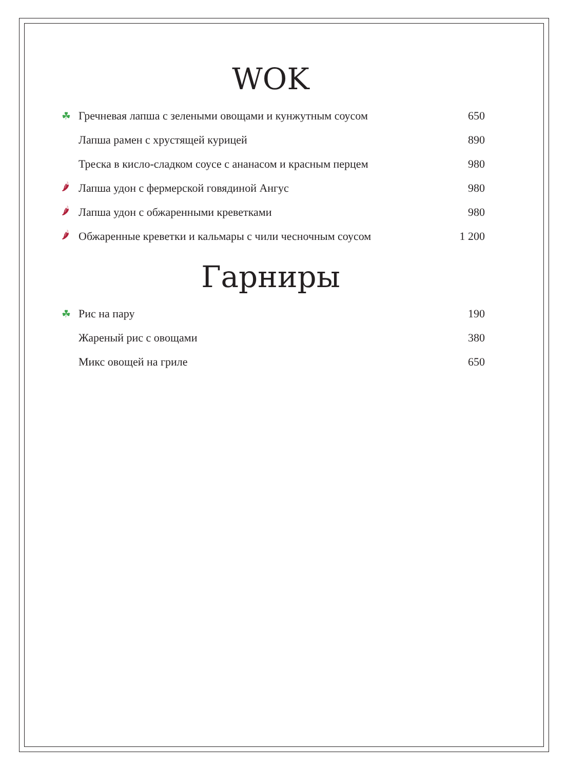WOK
☘ Гречневая лапша с зелеными овощами и кунжутным соусом 650
Лапша рамен с хрустящей курицей 890
Треска в кисло-сладком соусе с ананасом и красным перцем 980
🌶 Лапша удон с фермерской говядиной Ангус 980
🌶 Лапша удон с обжаренными креветками 980
🌶 Обжаренные креветки и кальмары с чили чесночным соусом 1 200
Гарниры
☘ Рис на пару 190
Жареный рис с овощами 380
Микс овощей на гриле 650